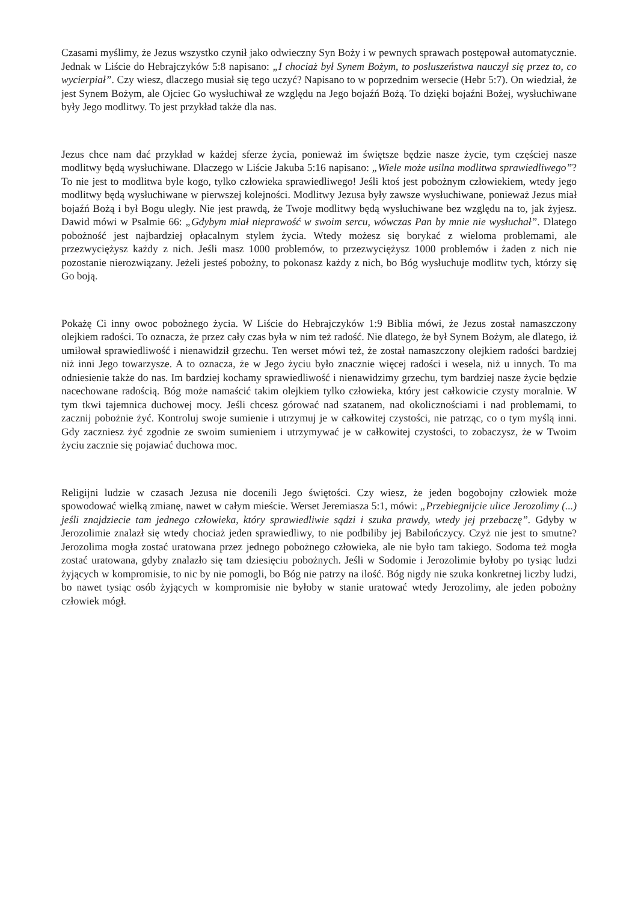Czasami myślimy, że Jezus wszystko czynił jako odwieczny Syn Boży i w pewnych sprawach postępował automatycznie. Jednak w Liście do Hebrajczyków 5:8 napisano: „I chociaż był Synem Bożym, to posłuszeństwa nauczył się przez to, co wycierpiał”. Czy wiesz, dlaczego musiał się tego uczyć? Napisano to w poprzednim wersecie (Hebr 5:7). On wiedział, że jest Synem Bożym, ale Ojciec Go wysłuchiwał ze względu na Jego bojaźń Bożą. To dzięki bojaźni Bożej, wysłuchiwane były Jego modlitwy. To jest przykład także dla nas.
Jezus chce nam dać przykład w każdej sferze życia, ponieważ im świętsze będzie nasze życie, tym częściej nasze modlitwy będą wysłuchiwane. Dlaczego w Liście Jakuba 5:16 napisano: „Wiele może usilna modlitwa sprawiedliwego”? To nie jest to modlitwa byle kogo, tylko człowieka sprawiedliwego! Jeśli ktoś jest pobożnym człowiekiem, wtedy jego modlitwy będą wysłuchiwane w pierwszej kolejności. Modlitwy Jezusa były zawsze wysłuchiwane, ponieważ Jezus miał bojaźń Bożą i był Bogu uległy. Nie jest prawdą, że Twoje modlitwy będą wysłuchiwane bez względu na to, jak żyjesz. Dawid mówi w Psalmie 66: „Gdybym miał nieprawość w swoim sercu, wówczas Pan by mnie nie wysłuchał”. Dlatego pobożność jest najbardziej opłacalnym stylem życia. Wtedy możesz się borykać z wieloma problemami, ale przezwyciężysz każdy z nich. Jeśli masz 1000 problemów, to przezwyciężysz 1000 problemów i żaden z nich nie pozostanie nierozwiązany. Jeżeli jesteś pobożny, to pokonasz każdy z nich, bo Bóg wysłuchuje modlitw tych, którzy się Go boją.
Pokażę Ci inny owoc pobożnego życia. W Liście do Hebrajczyków 1:9 Biblia mówi, że Jezus został namaszczony olejkiem radości. To oznacza, że przez cały czas była w nim też radość. Nie dlatego, że był Synem Bożym, ale dlatego, iż umiłował sprawiedliwość i nienawidził grzechu. Ten werset mówi też, że został namaszczony olejkiem radości bardziej niż inni Jego towarzysze. A to oznacza, że w Jego życiu było znacznie więcej radości i wesela, niż u innych. To ma odniesienie także do nas. Im bardziej kochamy sprawiedliwość i nienawidzimy grzechu, tym bardziej nasze życie będzie nacechowane radością. Bóg może namaścić takim olejkiem tylko człowieka, który jest całkowicie czysty moralnie. W tym tkwi tajemnica duchowej mocy. Jeśli chcesz górować nad szatanem, nad okolicznościami i nad problemami, to zacznij pobożnie żyć. Kontroluj swoje sumienie i utrzymuj je w całkowitej czystości, nie patrząc, co o tym myślą inni. Gdy zaczniesz żyć zgodnie ze swoim sumieniem i utrzymywać je w całkowitej czystości, to zobaczysz, że w Twoim życiu zacznie się pojawiać duchowa moc.
Religijni ludzie w czasach Jezusa nie docenili Jego świętości. Czy wiesz, że jeden bogobojny człowiek może spowodować wielką zmianę, nawet w całym mieście. Werset Jeremiasza 5:1, mówi: „Przebiegnijcie ulice Jerozolimy (...) jeśli znajdziecie tam jednego człowieka, który sprawiedliwie sądzi i szuka prawdy, wtedy jej przebaczę”. Gdyby w Jerozolimie znalazł się wtedy chociaż jeden sprawiedliwy, to nie podbiliby jej Babilończycy. Czyż nie jest to smutne? Jerozolima mogła zostać uratowana przez jednego pobożnego człowieka, ale nie było tam takiego. Sodoma też mogła zostać uratowana, gdyby znalazło się tam dziesięciu pobożnych. Jeśli w Sodomie i Jerozolimie byłoby po tysiąc ludzi żyjących w kompromisie, to nic by nie pomogli, bo Bóg nie patrzy na ilość. Bóg nigdy nie szuka konkretnej liczby ludzi, bo nawet tysiąc osób żyjących w kompromisie nie byłoby w stanie uratować wtedy Jerozolimy, ale jeden pobożny człowiek mógł.